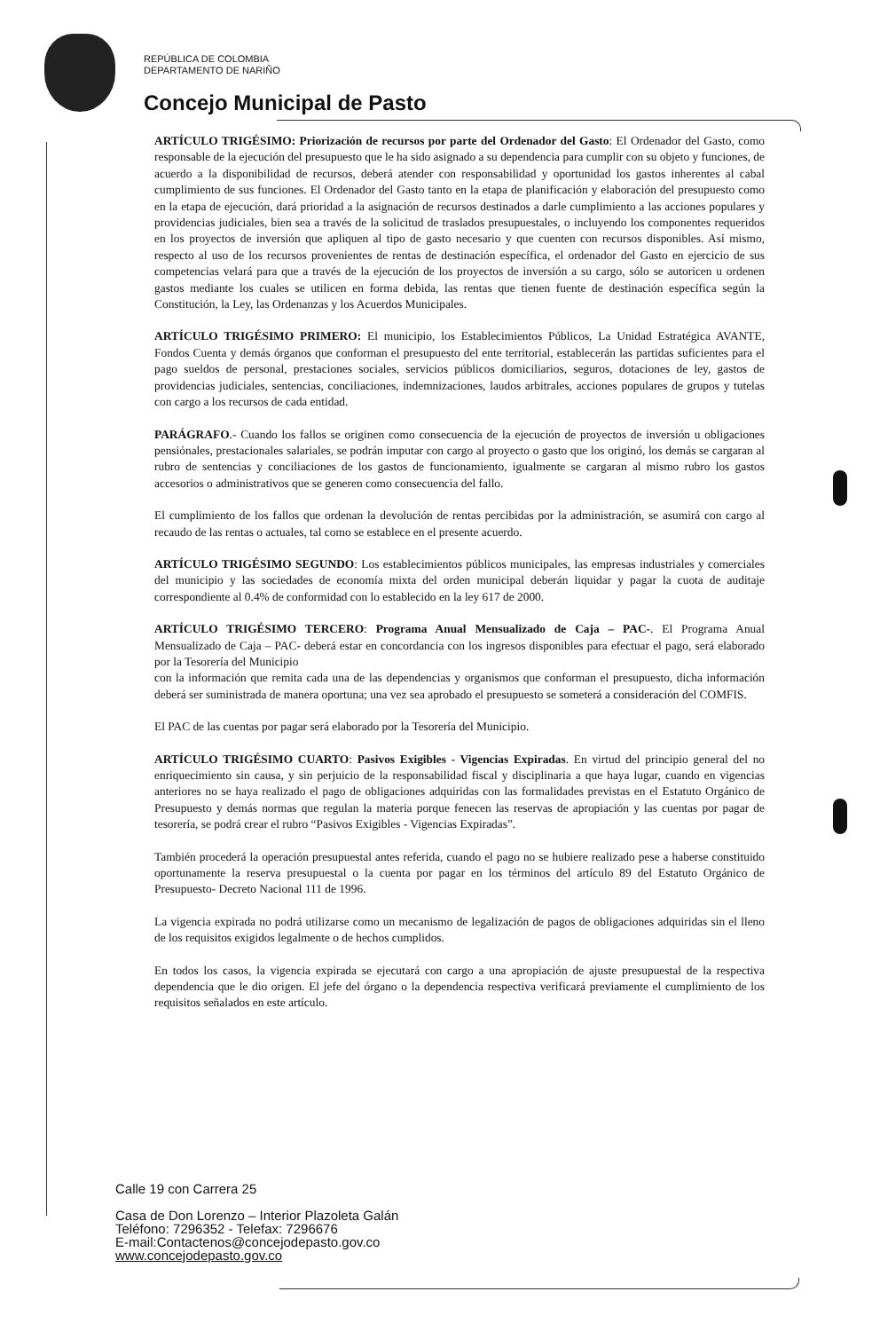REPÚBLICA DE COLOMBIA
DEPARTAMENTO DE NARIÑO
Concejo Municipal de Pasto
ARTÍCULO TRIGÉSIMO: Priorización de recursos por parte del Ordenador del Gasto: El Ordenador del Gasto, como responsable de la ejecución del presupuesto que le ha sido asignado a su dependencia para cumplir con su objeto y funciones, de acuerdo a la disponibilidad de recursos, deberá atender con responsabilidad y oportunidad los gastos inherentes al cabal cumplimiento de sus funciones. El Ordenador del Gasto tanto en la etapa de planificación y elaboración del presupuesto como en la etapa de ejecución, dará prioridad a la asignación de recursos destinados a darle cumplimiento a las acciones populares y providencias judiciales, bien sea a través de la solicitud de traslados presupuestales, o incluyendo los componentes requeridos en los proyectos de inversión que apliquen al tipo de gasto necesario y que cuenten con recursos disponibles. Así mismo, respecto al uso de los recursos provenientes de rentas de destinación específica, el ordenador del Gasto en ejercicio de sus competencias velará para que a través de la ejecución de los proyectos de inversión a su cargo, sólo se autoricen u ordenen gastos mediante los cuales se utilicen en forma debida, las rentas que tienen fuente de destinación específica según la Constitución, la Ley, las Ordenanzas y los Acuerdos Municipales.
ARTÍCULO TRIGÉSIMO PRIMERO: El municipio, los Establecimientos Públicos, La Unidad Estratégica AVANTE, Fondos Cuenta y demás órganos que conforman el presupuesto del ente territorial, establecerán las partidas suficientes para el pago sueldos de personal, prestaciones sociales, servicios públicos domiciliarios, seguros, dotaciones de ley, gastos de providencias judiciales, sentencias, conciliaciones, indemnizaciones, laudos arbitrales, acciones populares de grupos y tutelas con cargo a los recursos de cada entidad.
PARÁGRAFO.- Cuando los fallos se originen como consecuencia de la ejecución de proyectos de inversión u obligaciones pensiónales, prestacionales salariales, se podrán imputar con cargo al proyecto o gasto que los originó, los demás se cargaran al rubro de sentencias y conciliaciones de los gastos de funcionamiento, igualmente se cargaran al mismo rubro los gastos accesorios o administrativos que se generen como consecuencia del fallo.
El cumplimiento de los fallos que ordenan la devolución de rentas percibidas por la administración, se asumirá con cargo al recaudo de las rentas o actuales, tal como se establece en el presente acuerdo.
ARTÍCULO TRIGÉSIMO SEGUNDO: Los establecimientos públicos municipales, las empresas industriales y comerciales del municipio y las sociedades de economía mixta del orden municipal deberán liquidar y pagar la cuota de auditaje correspondiente al 0.4% de conformidad con lo establecido en la ley 617 de 2000.
ARTÍCULO TRIGÉSIMO TERCERO: Programa Anual Mensualizado de Caja – PAC-. El Programa Anual Mensualizado de Caja – PAC- deberá estar en concordancia con los ingresos disponibles para efectuar el pago, será elaborado por la Tesorería del Municipio
con la información que remita cada una de las dependencias y organismos que conforman el presupuesto, dicha información deberá ser suministrada de manera oportuna; una vez sea aprobado el presupuesto se someterá a consideración del COMFIS.
El PAC de las cuentas por pagar será elaborado por la Tesorería del Municipio.
ARTÍCULO TRIGÉSIMO CUARTO: Pasivos Exigibles - Vigencias Expiradas. En virtud del principio general del no enriquecimiento sin causa, y sin perjuicio de la responsabilidad fiscal y disciplinaria a que haya lugar, cuando en vigencias anteriores no se haya realizado el pago de obligaciones adquiridas con las formalidades previstas en el Estatuto Orgánico de Presupuesto y demás normas que regulan la materia porque fenecen las reservas de apropiación y las cuentas por pagar de tesorería, se podrá crear el rubro “Pasivos Exigibles - Vigencias Expiradas”.
También procederá la operación presupuestal antes referida, cuando el pago no se hubiere realizado pese a haberse constituido oportunamente la reserva presupuestal o la cuenta por pagar en los términos del artículo 89 del Estatuto Orgánico de Presupuesto- Decreto Nacional 111 de 1996.
La vigencia expirada no podrá utilizarse como un mecanismo de legalización de pagos de obligaciones adquiridas sin el lleno de los requisitos exigidos legalmente o de hechos cumplidos.
En todos los casos, la vigencia expirada se ejecutará con cargo a una apropiación de ajuste presupuestal de la respectiva dependencia que le dio origen. El jefe del órgano o la dependencia respectiva verificará previamente el cumplimiento de los requisitos señalados en este artículo.
Calle 19 con Carrera 25
Casa de Don Lorenzo – Interior Plazoleta Galán
Teléfono: 7296352 - Telefax: 7296676
E-mail:Contactenos@concejodepasto.gov.co
www.concejodepasto.gov.co